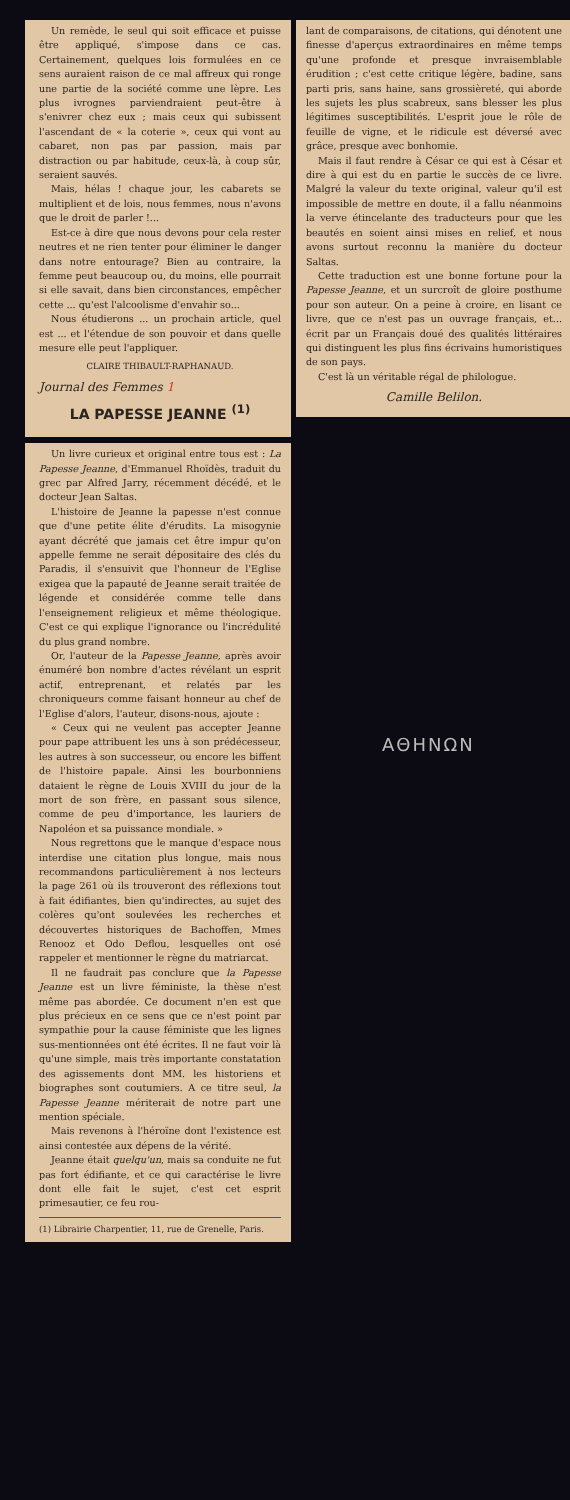Un remède, le seul qui soit efficace et puisse être appliqué, s'impose dans ce cas. Certainement, quelques lois formulées en ce sens auraient raison de ce mal affreux qui ronge une partie de la société comme une lèpre. Les plus ivrognes parviendraient peut-être à s'enivrer chez eux ; mais ceux qui subissent l'ascendant de « la coterie », ceux qui vont au cabaret, non pas par passion, mais par distraction ou par habitude, ceux-là, à coup sûr, seraient sauvés.
Mais, hélas ! chaque jour, les cabarets se multiplient et de lois, nous femmes, nous n'avons que le droit de parler !...
Est-ce à dire que nous devons pour cela rester neutres et ne rien tenter pour éliminer le danger dans notre entourage? Bien au contraire, la femme peut beaucoup ou, du moins, elle pourrait si elle savait, dans bien circonstances, empêcher cette ... qu'est l'alcoolisme d'envahir so...
Nous étudierons ... un prochain article, quel est ... et l'étendue de son pouvoir et dans quelle mesure elle peut l'appliquer.
CLAIRE THIBAULT-RAPHANAUD.
Journal des Femmes 1
LA PAPESSE JEANNE <sup>(1)</sup>
Un livre curieux et original entre tous est : La Papesse Jeanne, d'Emmanuel Rhoïdès, traduit du grec par Alfred Jarry, récemment décédé, et le docteur Jean Saltas.
L'histoire de Jeanne la papesse n'est connue que d'une petite élite d'érudits. La misogynie ayant décrété que jamais cet être impur qu'on appelle femme ne serait dépositaire des clés du Paradis, il s'ensuivit que l'honneur de l'Eglise exigea que la papauté de Jeanne serait traitée de légende et considérée comme telle dans l'enseignement religieux et même théologique. C'est ce qui explique l'ignorance ou l'incrédulité du plus grand nombre.
Or, l'auteur de la Papesse Jeanne, après avoir énuméré bon nombre d'actes révélant un esprit actif, entreprenant, et relatés par les chroniqueurs comme faisant honneur au chef de l'Eglise d'alors, l'auteur, disons-nous, ajoute :
« Ceux qui ne veulent pas accepter Jeanne pour pape attribuent les uns à son prédécesseur, les autres à son successeur, ou encore les biffent de l'histoire papale. Ainsi les bourbonniens dataient le règne de Louis XVIII du jour de la mort de son frère, en passant sous silence, comme de peu d'importance, les lauriers de Napoléon et sa puissance mondiale. »
Nous regrettons que le manque d'espace nous interdise une citation plus longue, mais nous recommandons particulièrement à nos lecteurs la page 261 où ils trouveront des réflexions tout à fait édifiantes, bien qu'indirectes, au sujet des colères qu'ont soulevées les recherches et découvertes historiques de Bachoffen, Mmes Renooz et Odo Deflou, lesquelles ont osé rappeler et mentionner le règne du matriarcat.
Il ne faudrait pas conclure que la Papesse Jeanne est un livre féministe, la thèse n'est même pas abordée. Ce document n'en est que plus précieux en ce sens que ce n'est point par sympathie pour la cause féministe que les lignes sus-mentionnées ont été écrites. Il ne faut voir là qu'une simple, mais très importante constatation des agissements dont MM. les historiens et biographes sont coutumiers. A ce titre seul, la Papesse Jeanne mériterait de notre part une mention spéciale.
Mais revenons à l'héroïne dont l'existence est ainsi contestée aux dépens de la vérité.
Jeanne était quelqu'un, mais sa conduite ne fut pas fort édifiante, et ce qui caractérise le livre dont elle fait le sujet, c'est cet esprit primesautier, ce feu rou-
(1) Librairie Charpentier, 11, rue de Grenelle, Paris.
lant de comparaisons, de citations, qui dénotent une finesse d'aperçus extraordinaires en même temps qu'une profonde et presque invraisemblable érudition ; c'est cette critique légère, badine, sans parti pris, sans haine, sans grossièreté, qui aborde les sujets les plus scabreux, sans blesser les plus légitimes susceptibilités. L'esprit joue le rôle de feuille de vigne, et le ridicule est déversé avec grâce, presque avec bonhomie.
Mais il faut rendre à César ce qui est à César et dire à qui est du en partie le succès de ce livre. Malgré la valeur du texte original, valeur qu'il est impossible de mettre en doute, il a fallu néanmoins la verve étincelante des traducteurs pour que les beautés en soient ainsi mises en relief, et nous avons surtout reconnu la manière du docteur Saltas.
Cette traduction est une bonne fortune pour la Papesse Jeanne, et un surcroît de gloire posthume pour son auteur. On a peine à croire, en lisant ce livre, que ce n'est pas un ouvrage français, et... écrit par un Français doué des qualités littéraires qui distinguent les plus fins écrivains humoristiques de son pays.
C'est là un véritable régal de philologue.
Camille Belilon.
ΑΘΗΝΩΝ